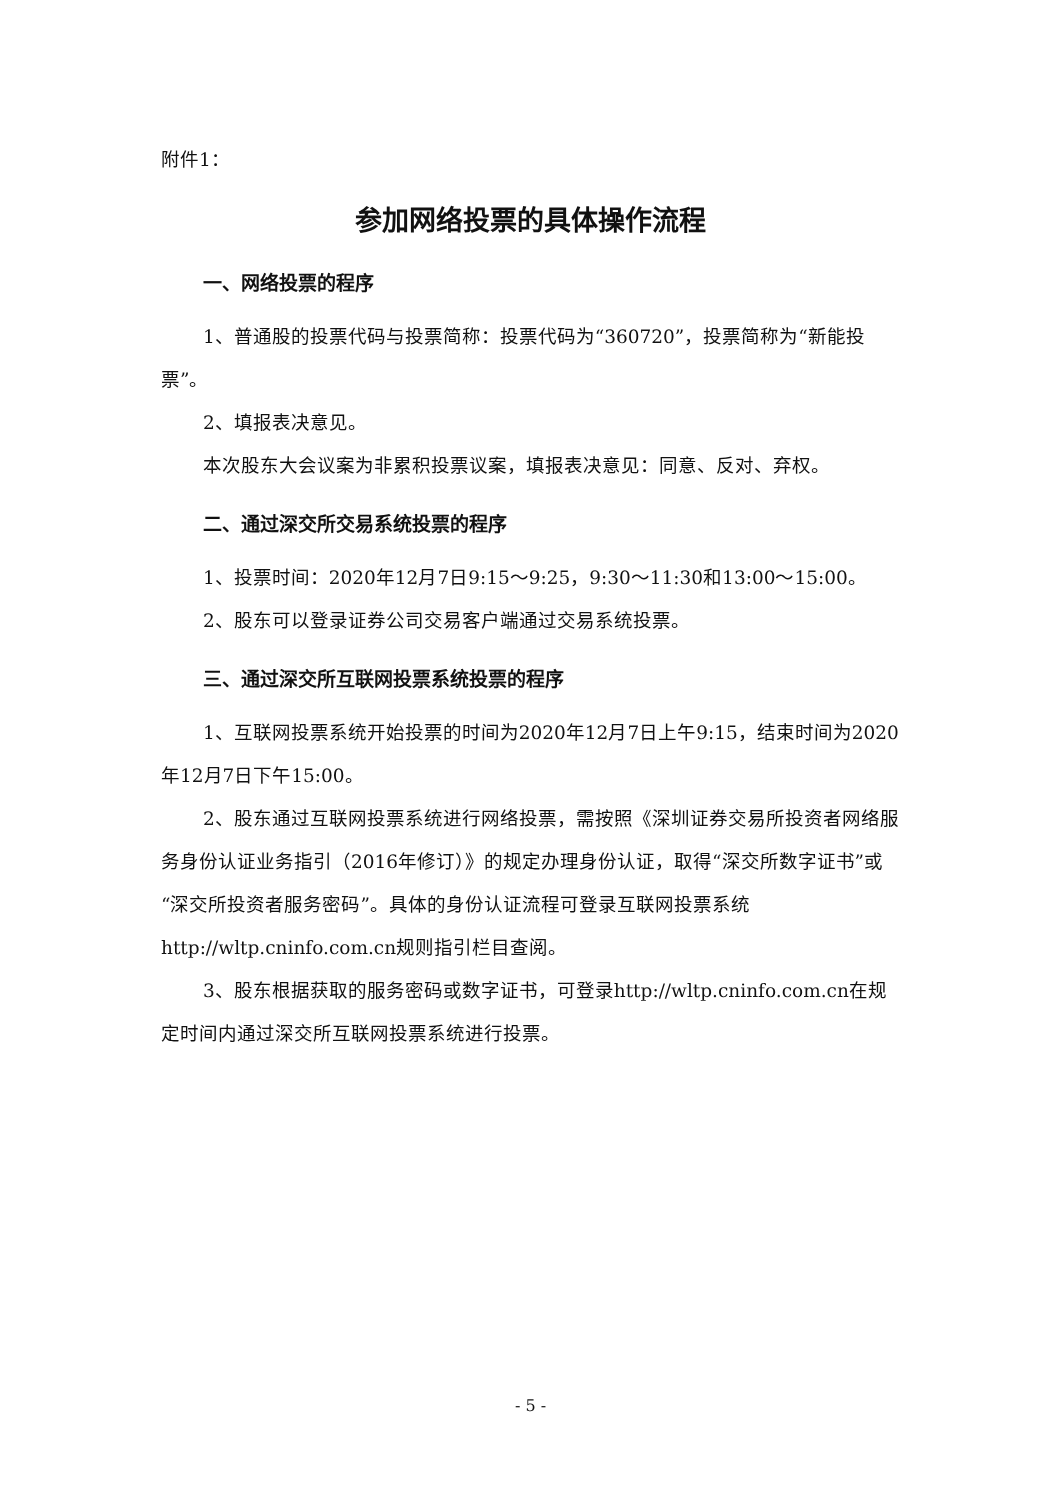附件1：
参加网络投票的具体操作流程
一、网络投票的程序
1、普通股的投票代码与投票简称：投票代码为“360720”，投票简称为“新能投票”。
2、填报表决意见。
本次股东大会议案为非累积投票议案，填报表决意见：同意、反对、弃权。
二、通过深交所交易系统投票的程序
1、投票时间：2020年12月7日9:15～9:25，9:30～11:30和13:00～15:00。
2、股东可以登录证券公司交易客户端通过交易系统投票。
三、通过深交所互联网投票系统投票的程序
1、互联网投票系统开始投票的时间为2020年12月7日上午9:15，结束时间为2020年12月7日下午15:00。
2、股东通过互联网投票系统进行网络投票，需按照《深圳证券交易所投资者网络服务身份认证业务指引（2016年修订）》的规定办理身份认证，取得“深交所数字证书”或“深交所投资者服务密码”。具体的身份认证流程可登录互联网投票系统http://wltp.cninfo.com.cn规则指引栏目查阅。
3、股东根据获取的服务密码或数字证书，可登录http://wltp.cninfo.com.cn在规定时间内通过深交所互联网投票系统进行投票。
- 5 -